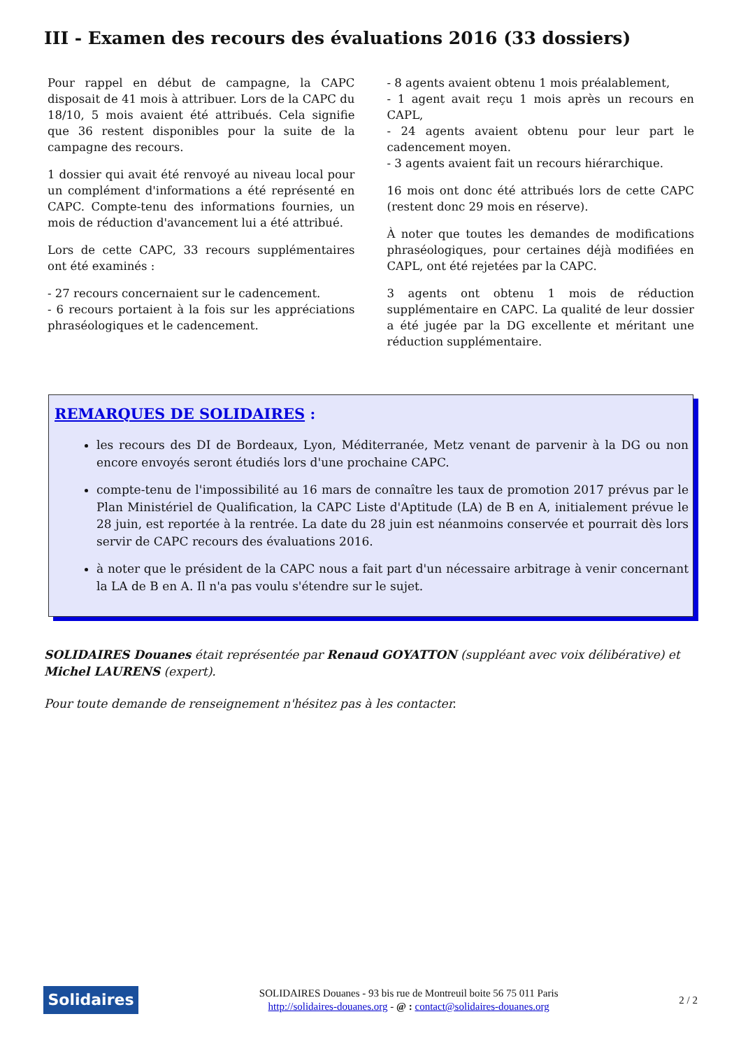III - Examen des recours des évaluations 2016 (33 dossiers)
Pour rappel en début de campagne, la CAPC disposait de 41 mois à attribuer. Lors de la CAPC du 18/10, 5 mois avaient été attribués. Cela signifie que 36 restent disponibles pour la suite de la campagne des recours.
1 dossier qui avait été renvoyé au niveau local pour un complément d'informations a été représenté en CAPC. Compte-tenu des informations fournies, un mois de réduction d'avancement lui a été attribué.
Lors de cette CAPC, 33 recours supplémentaires ont été examinés :
- 27 recours concernaient sur le cadencement.
- 6 recours portaient à la fois sur les appréciations phraséologiques et le cadencement.
- 8 agents avaient obtenu 1 mois préalablement,
- 1 agent avait reçu 1 mois après un recours en CAPL,
- 24 agents avaient obtenu pour leur part le cadencement moyen.
- 3 agents avaient fait un recours hiérarchique.
16 mois ont donc été attribués lors de cette CAPC (restent donc 29 mois en réserve).
À noter que toutes les demandes de modifications phraséologiques, pour certaines déjà modifiées en CAPL, ont été rejetées par la CAPC.
3 agents ont obtenu 1 mois de réduction supplémentaire en CAPC. La qualité de leur dossier a été jugée par la DG excellente et méritant une réduction supplémentaire.
REMARQUES DE SOLIDAIRES :
les recours des DI de Bordeaux, Lyon, Méditerranée, Metz venant de parvenir à la DG ou non encore envoyés seront étudiés lors d'une prochaine CAPC.
compte-tenu de l'impossibilité au 16 mars de connaître les taux de promotion 2017 prévus par le Plan Ministériel de Qualification, la CAPC Liste d'Aptitude (LA) de B en A, initialement prévue le 28 juin, est reportée à la rentrée. La date du 28 juin est néanmoins conservée et pourrait dès lors servir de CAPC recours des évaluations 2016.
à noter que le président de la CAPC nous a fait part d'un nécessaire arbitrage à venir concernant la LA de B en A. Il n'a pas voulu s'étendre sur le sujet.
SOLIDAIRES Douanes était représentée par Renaud GOYATTON (suppléant avec voix délibérative) et Michel LAURENS (expert).
Pour toute demande de renseignement n'hésitez pas à les contacter.
Solidaires
SOLIDAIRES Douanes - 93 bis rue de Montreuil boite 56 75 011 Paris
http://solidaires-douanes.org - @ : contact@solidaires-douanes.org
2 / 2